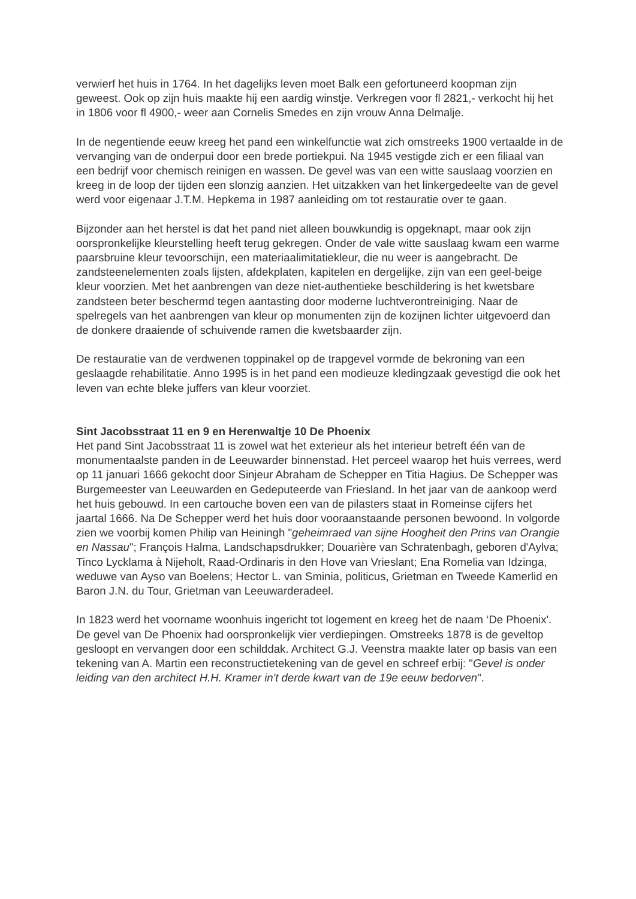verwierf het huis in 1764. In het dagelijks leven moet Balk een gefortuneerd koopman zijn geweest. Ook op zijn huis maakte hij een aardig winstje. Verkregen voor fl 2821,- verkocht hij het in 1806 voor fl 4900,- weer aan Cornelis Smedes en zijn vrouw Anna Delmalje.
In de negentiende eeuw kreeg het pand een winkelfunctie wat zich omstreeks 1900 vertaalde in de vervanging van de onderpui door een brede portiekpui. Na 1945 vestigde zich er een filiaal van een bedrijf voor chemisch reinigen en wassen. De gevel was van een witte sauslaag voorzien en kreeg in de loop der tijden een slonzig aanzien. Het uitzakken van het linkergedeelte van de gevel werd voor eigenaar J.T.M. Hepkema in 1987 aanleiding om tot restauratie over te gaan.
Bijzonder aan het herstel is dat het pand niet alleen bouwkundig is opgeknapt, maar ook zijn oorspronkelijke kleurstelling heeft terug gekregen. Onder de vale witte sauslaag kwam een warme paarsbruine kleur tevoorschijn, een materiaalimitatiekleur, die nu weer is aangebracht. De zandsteenelementen zoals lijsten, afdekplaten, kapitelen en dergelijke, zijn van een geel-beige kleur voorzien. Met het aanbrengen van deze niet-authentieke beschildering is het kwetsbare zandsteen beter beschermd tegen aantasting door moderne luchtverontreiniging. Naar de spelregels van het aanbrengen van kleur op monumenten zijn de kozijnen lichter uitgevoerd dan de donkere draaiende of schuivende ramen die kwetsbaarder zijn.
De restauratie van de verdwenen toppinakel op de trapgevel vormde de bekroning van een geslaagde rehabilitatie. Anno 1995 is in het pand een modieuze kledingzaak gevestigd die ook het leven van echte bleke juffers van kleur voorziet.
Sint Jacobsstraat 11 en 9 en Herenwaltje 10 De Phoenix
Het pand Sint Jacobsstraat 11 is zowel wat het exterieur als het interieur betreft één van de monumentaalste panden in de Leeuwarder binnenstad. Het perceel waarop het huis verrees, werd op 11 januari 1666 gekocht door Sinjeur Abraham de Schepper en Titia Hagius. De Schepper was Burgemeester van Leeuwarden en Gedeputeerde van Friesland. In het jaar van de aankoop werd het huis gebouwd. In een cartouche boven een van de pilasters staat in Romeinse cijfers het jaartal 1666. Na De Schepper werd het huis door vooraanstaande personen bewoond. In volgorde zien we voorbij komen Philip van Heiningh "geheimraed van sijne Hoogheit den Prins van Orangie en Nassau"; François Halma, Landschapsdrukker; Douarière van Schratenbagh, geboren d'Aylva; Tinco Lycklama à Nijeholt, Raad-Ordinaris in den Hove van Vrieslant; Ena Romelia van Idzinga, weduwe van Ayso van Boelens; Hector L. van Sminia, politicus, Grietman en Tweede Kamerlid en Baron J.N. du Tour, Grietman van Leeuwarderadeel.
In 1823 werd het voorname woonhuis ingericht tot logement en kreeg het de naam ‘De Phoenix'. De gevel van De Phoenix had oorspronkelijk vier verdiepingen. Omstreeks 1878 is de geveltop gesloopt en vervangen door een schilddak. Architect G.J. Veenstra maakte later op basis van een tekening van A. Martin een reconstructietekening van de gevel en schreef erbij: "Gevel is onder leiding van den architect H.H. Kramer in't derde kwart van de 19e eeuw bedorven".